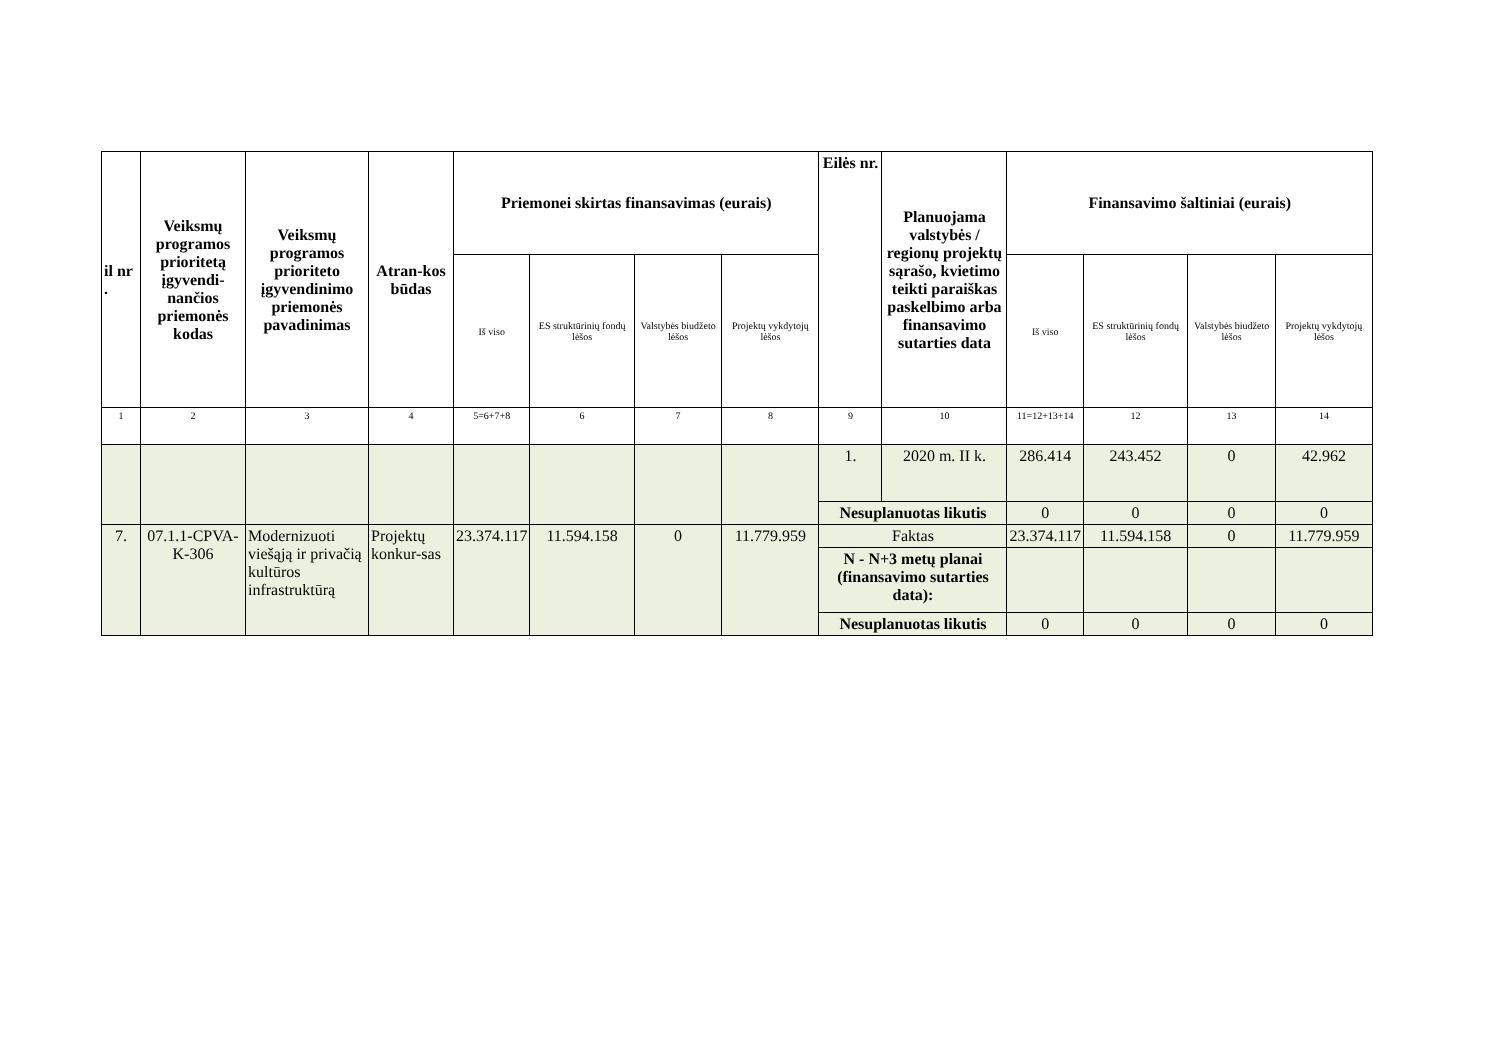| il nr . | Veiksmų programos prioritetą įgyvendi-nančios priemonės kodas | Veiksmų programos prioriteto įgyvendinimo priemonės pavadinimas | Atran-kos būdas | Priemonei skirtas finansavimas (eurais) | | | | Eilės nr. | Planuojama valstybės / regionų projektų sąrašo, kvietimo teikti paraiškas paskelbimo arba finansavimo sutarties data | Finansavimo šaltiniai (eurais) | | | |
| --- | --- | --- | --- | --- | --- | --- | --- | --- | --- | --- | --- | --- | --- |
| | | | | Iš viso | ES struktūrinių fondų lėšos | Valstybės biudžeto lėšos | Projektų vykdytojų lėšos | | | Iš viso | ES struktūrinių fondų lėšos | Valstybės biudžeto lėšos | Projektų vykdytojų lėšos |
| 1 | 2 | 3 | 4 | 5=6+7+8 | 6 | 7 | 8 | 9 | 10 | 11=12+13+14 | 12 | 13 | 14 |
| | | | | | | | | 1. | 2020 m. II k. | 286.414 | 243.452 | 0 | 42.962 |
| | | | | | | | | Nesuplanuotas likutis | | 0 | 0 | 0 | 0 |
| 7. | 07.1.1-CPVA-K-306 | Modernizuoti viešąją ir privačią kultūros infrastruktūrą | Projektų konkur-sas | 23.374.117 | 11.594.158 | 0 | 11.779.959 | Faktas | | 23.374.117 | 11.594.158 | 0 | 11.779.959 |
| | | | | | | | | N - N+3 metų planai (finansavimo sutarties data): | | | | | |
| | | | | | | | | Nesuplanuotas likutis | | 0 | 0 | 0 | 0 |